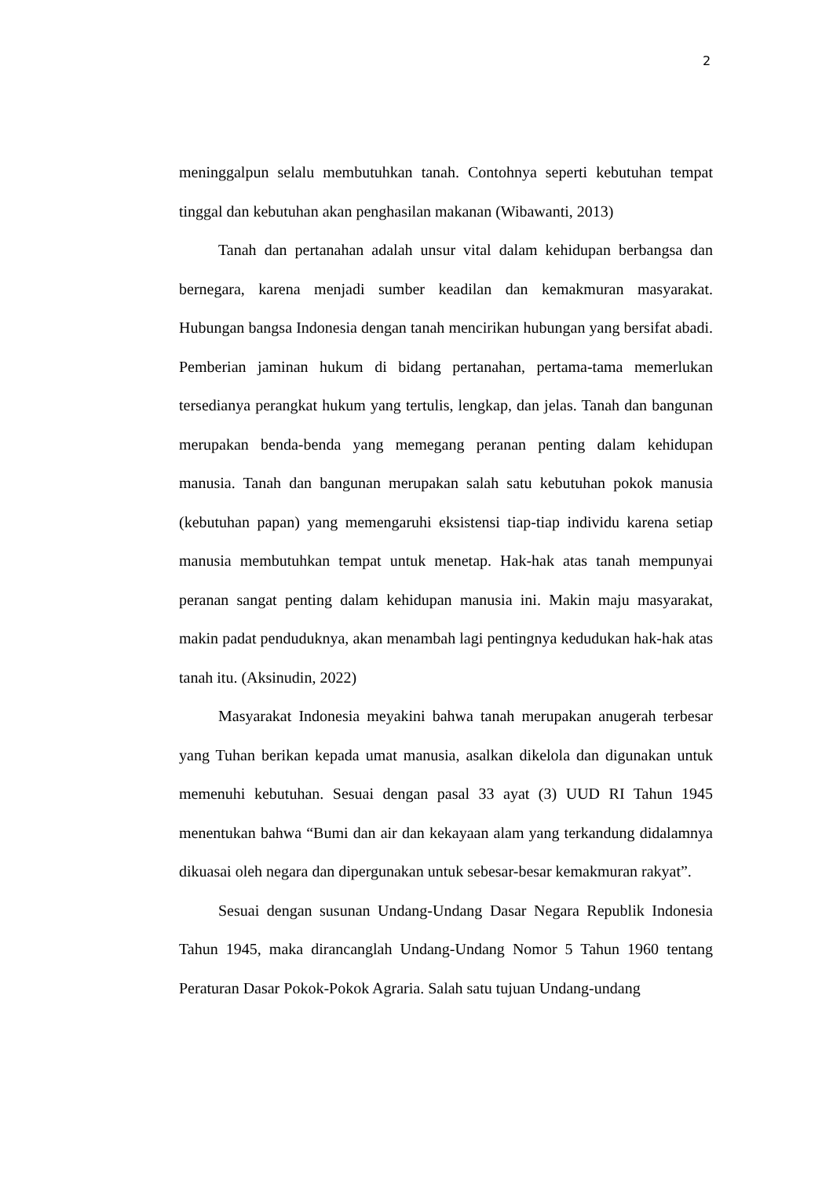2
meninggalpun selalu membutuhkan tanah. Contohnya seperti kebutuhan tempat tinggal dan kebutuhan akan penghasilan makanan (Wibawanti, 2013)
Tanah dan pertanahan adalah unsur vital dalam kehidupan berbangsa dan bernegara, karena menjadi sumber keadilan dan kemakmuran masyarakat. Hubungan bangsa Indonesia dengan tanah mencirikan hubungan yang bersifat abadi. Pemberian jaminan hukum di bidang pertanahan, pertama-tama memerlukan tersedianya perangkat hukum yang tertulis, lengkap, dan jelas. Tanah dan bangunan merupakan benda-benda yang memegang peranan penting dalam kehidupan manusia. Tanah dan bangunan merupakan salah satu kebutuhan pokok manusia (kebutuhan papan) yang memengaruhi eksistensi tiap-tiap individu karena setiap manusia membutuhkan tempat untuk menetap. Hak-hak atas tanah mempunyai peranan sangat penting dalam kehidupan manusia ini. Makin maju masyarakat, makin padat penduduknya, akan menambah lagi pentingnya kedudukan hak-hak atas tanah itu. (Aksinudin, 2022)
Masyarakat Indonesia meyakini bahwa tanah merupakan anugerah terbesar yang Tuhan berikan kepada umat manusia, asalkan dikelola dan digunakan untuk memenuhi kebutuhan. Sesuai dengan pasal 33 ayat (3) UUD RI Tahun 1945 menentukan bahwa “Bumi dan air dan kekayaan alam yang terkandung didalamnya dikuasai oleh negara dan dipergunakan untuk sebesar-besar kemakmuran rakyat”.
Sesuai dengan susunan Undang-Undang Dasar Negara Republik Indonesia Tahun 1945, maka dirancanglah Undang-Undang Nomor 5 Tahun 1960 tentang Peraturan Dasar Pokok-Pokok Agraria. Salah satu tujuan Undang-undang